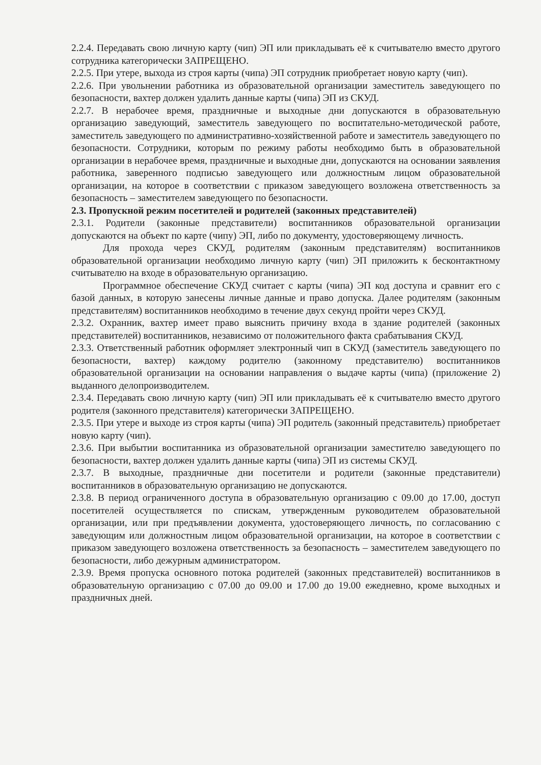2.2.4. Передавать свою личную карту (чип) ЭП или прикладывать её к считывателю вместо другого сотрудника категорически ЗАПРЕЩЕНО.
2.2.5. При утере, выхода из строя карты (чипа) ЭП сотрудник приобретает новую карту (чип).
2.2.6. При увольнении работника из образовательной организации заместитель заведующего по безопасности, вахтер должен удалить данные карты (чипа) ЭП из СКУД.
2.2.7. В нерабочее время, праздничные и выходные дни допускаются в образовательную организацию заведующий, заместитель заведующего по воспитательно-методической работе, заместитель заведующего по административно-хозяйственной работе и заместитель заведующего по безопасности. Сотрудники, которым по режиму работы необходимо быть в образовательной организации в нерабочее время, праздничные и выходные дни, допускаются на основании заявления работника, заверенного подписью заведующего или должностным лицом образовательной организации, на которое в соответствии с приказом заведующего возложена ответственность за безопасность – заместителем заведующего по безопасности.
2.3. Пропускной режим посетителей и родителей (законных представителей)
2.3.1. Родители (законные представители) воспитанников образовательной организации допускаются на объект по карте (чипу) ЭП, либо по документу, удостоверяющему личность.
Для прохода через СКУД, родителям (законным представителям) воспитанников образовательной организации необходимо личную карту (чип) ЭП приложить к бесконтактному считывателю на входе в образовательную организацию.
Программное обеспечение СКУД считает с карты (чипа) ЭП код доступа и сравнит его с базой данных, в которую занесены личные данные и право допуска. Далее родителям (законным представителям) воспитанников необходимо в течение двух секунд пройти через СКУД.
2.3.2. Охранник, вахтер имеет право выяснить причину входа в здание родителей (законных представителей) воспитанников, независимо от положительного факта срабатывания СКУД.
2.3.3. Ответственный работник оформляет электронный чип в СКУД (заместитель заведующего по безопасности, вахтер) каждому родителю (законному представителю) воспитанников образовательной организации на основании направления о выдаче карты (чипа) (приложение 2) выданного делопроизводителем.
2.3.4. Передавать свою личную карту (чип) ЭП или прикладывать её к считывателю вместо другого родителя (законного представителя) категорически ЗАПРЕЩЕНО.
2.3.5. При утере и выходе из строя карты (чипа) ЭП родитель (законный представитель) приобретает новую карту (чип).
2.3.6. При выбытии воспитанника из образовательной организации заместителю заведующего по безопасности, вахтер должен удалить данные карты (чипа) ЭП из системы СКУД.
2.3.7. В выходные, праздничные дни посетители и родители (законные представители) воспитанников в образовательную организацию не допускаются.
2.3.8. В период ограниченного доступа в образовательную организацию с 09.00 до 17.00, доступ посетителей осуществляется по спискам, утвержденным руководителем образовательной организации, или при предъявлении документа, удостоверяющего личность, по согласованию с заведующим или должностным лицом образовательной организации, на которое в соответствии с приказом заведующего возложена ответственность за безопасность – заместителем заведующего по безопасности, либо дежурным администратором.
2.3.9. Время пропуска основного потока родителей (законных представителей) воспитанников в образовательную организацию с 07.00 до 09.00 и 17.00 до 19.00 ежедневно, кроме выходных и праздничных дней.